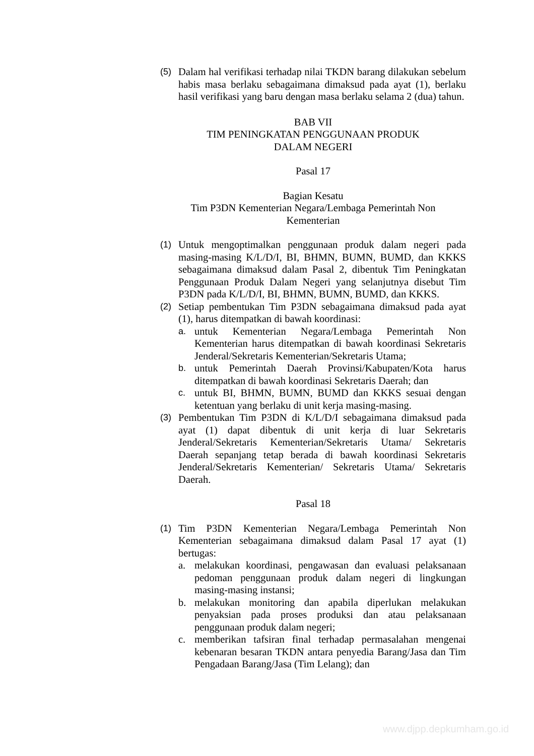(5) Dalam hal verifikasi terhadap nilai TKDN barang dilakukan sebelum habis masa berlaku sebagaimana dimaksud pada ayat (1), berlaku hasil verifikasi yang baru dengan masa berlaku selama 2 (dua) tahun.
BAB VII
TIM PENINGKATAN PENGGUNAAN PRODUK
DALAM NEGERI
Pasal 17
Bagian Kesatu
Tim P3DN Kementerian Negara/Lembaga Pemerintah Non
Kementerian
(1) Untuk mengoptimalkan penggunaan produk dalam negeri pada masing-masing K/L/D/I, BI, BHMN, BUMN, BUMD, dan KKKS sebagaimana dimaksud dalam Pasal 2, dibentuk Tim Peningkatan Penggunaan Produk Dalam Negeri yang selanjutnya disebut Tim P3DN pada K/L/D/I, BI, BHMN, BUMN, BUMD, dan KKKS.
(2) Setiap pembentukan Tim P3DN sebagaimana dimaksud pada ayat (1), harus ditempatkan di bawah koordinasi:
a. untuk Kementerian Negara/Lembaga Pemerintah Non Kementerian harus ditempatkan di bawah koordinasi Sekretaris Jenderal/Sekretaris Kementerian/Sekretaris Utama;
b. untuk Pemerintah Daerah Provinsi/Kabupaten/Kota harus ditempatkan di bawah koordinasi Sekretaris Daerah; dan
c. untuk BI, BHMN, BUMN, BUMD dan KKKS sesuai dengan ketentuan yang berlaku di unit kerja masing-masing.
(3) Pembentukan Tim P3DN di K/L/D/I sebagaimana dimaksud pada ayat (1) dapat dibentuk di unit kerja di luar Sekretaris Jenderal/Sekretaris Kementerian/Sekretaris Utama/ Sekretaris Daerah sepanjang tetap berada di bawah koordinasi Sekretaris Jenderal/Sekretaris Kementerian/ Sekretaris Utama/ Sekretaris Daerah.
Pasal 18
(1) Tim P3DN Kementerian Negara/Lembaga Pemerintah Non Kementerian sebagaimana dimaksud dalam Pasal 17 ayat (1) bertugas:
a. melakukan koordinasi, pengawasan dan evaluasi pelaksanaan pedoman penggunaan produk dalam negeri di lingkungan masing-masing instansi;
b. melakukan monitoring dan apabila diperlukan melakukan penyaksian pada proses produksi dan atau pelaksanaan penggunaan produk dalam negeri;
c. memberikan tafsiran final terhadap permasalahan mengenai kebenaran besaran TKDN antara penyedia Barang/Jasa dan Tim Pengadaan Barang/Jasa (Tim Lelang); dan
www.djpp.depkumham.go.id